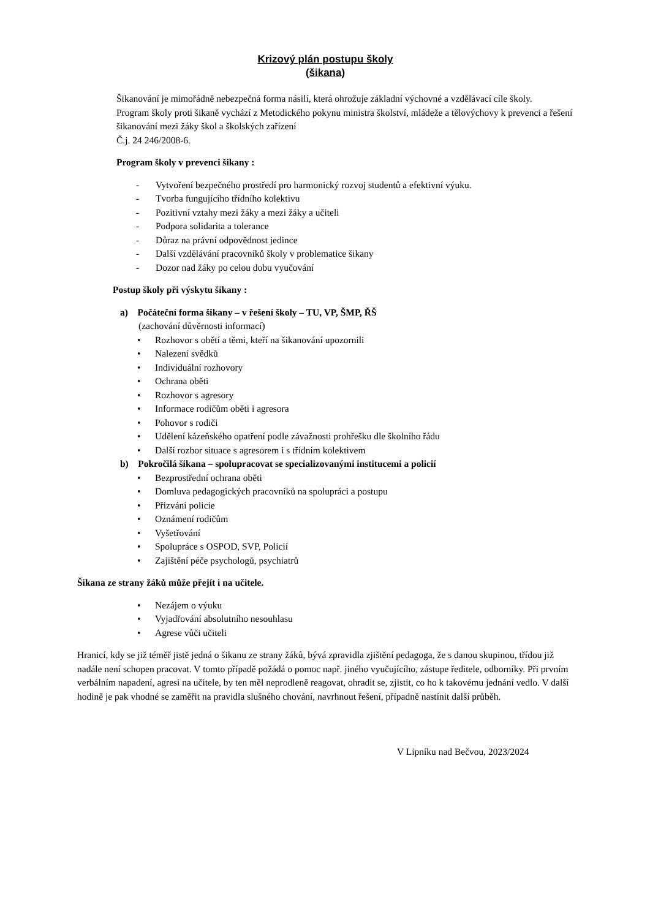Krizový plán postupu školy
(šikana)
Šikanování je mimořádně nebezpečná forma násilí, která ohrožuje základní výchovné a vzdělávací cíle školy.
Program školy proti šikaně vychází z Metodického pokynu ministra školství, mládeže a tělovýchovy k prevenci a řešení šikanování mezi žáky škol a školských zařízení
Č.j. 24 246/2008-6.
Program školy v prevenci šikany :
- Vytvoření bezpečného prostředí pro harmonický rozvoj studentů a efektivní výuku.
- Tvorba fungujícího třídního kolektivu
- Pozitivní vztahy mezi žáky a mezi žáky a učiteli
- Podpora solidarita a tolerance
- Důraz na právní odpovědnost jedince
- Další vzdělávání pracovníků školy v problematice šikany
- Dozor nad žáky po celou dobu vyučování
Postup školy při výskytu šikany :
a) Počáteční forma šikany – v řešení školy – TU, VP, ŠMP, ŘŠ
(zachování důvěrnosti informací)
• Rozhovor s obětí a těmi, kteří na šikanování upozornili
• Nalezení svědků
• Individuální rozhovory
• Ochrana oběti
• Rozhovor s agresory
• Informace rodičům oběti i agresora
• Pohovor s rodiči
• Udělení kázeňského opatření podle závažnosti prohřešku dle školního řádu
• Další rozbor situace s agresorem i s třídním kolektivem
b) Pokročilá šikana – spolupracovat se specializovanými institucemi a policií
• Bezprostřední ochrana oběti
• Domluva pedagogických pracovníků na spolupráci a postupu
• Přizvání policie
• Oznámení rodičům
• Vyšetřování
• Spolupráce s OSPOD, SVP, Policií
• Zajištění péče psychologů, psychiatrů
Šikana ze strany žáků může přejít i na učitele.
• Nezájem o výuku
• Vyjadřování absolutního nesouhlasu
• Agrese vůči učiteli
Hranicí, kdy se již téměř jistě jedná o šikanu ze strany žáků, bývá zpravidla zjištění pedagoga, že s danou skupinou, třídou již nadále není schopen pracovat. V tomto případě požádá o pomoc např. jiného vyučujícího, zástupe ředitele, odborníky. Při prvním verbálním napadení, agresi na učitele, by ten měl neprodleně reagovat, ohradit se, zjistit, co ho k takovému jednání vedlo. V další hodině je pak vhodné se zaměřit na pravidla slušného chování, navrhnout řešení, případně nastínit další průběh.
V Lipníku nad Bečvou, 2023/2024